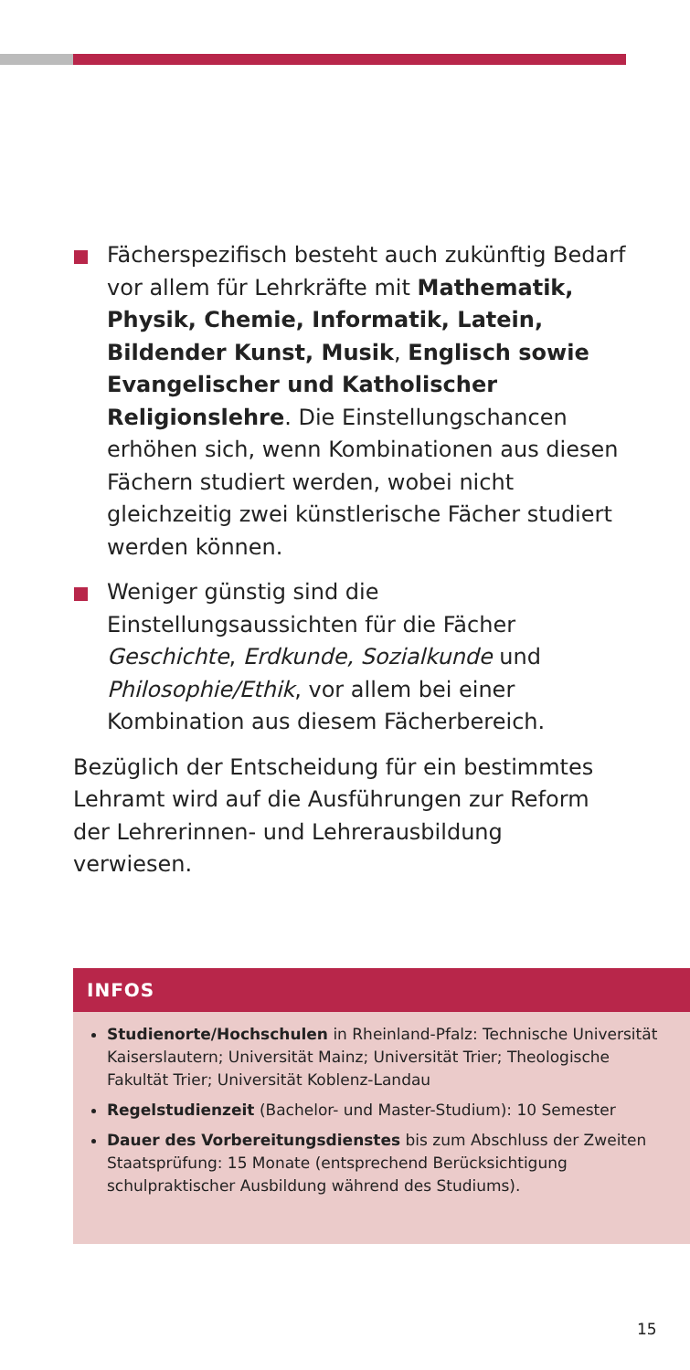Fächerspezifisch besteht auch zukünftig Bedarf vor allem für Lehrkräfte mit Mathematik, Physik, Chemie, Informatik, Latein, Bildender Kunst, Musik, Englisch sowie Evangelischer und Katholischer Religionslehre. Die Einstellungschancen erhöhen sich, wenn Kombinationen aus diesen Fächern studiert werden, wobei nicht gleichzeitig zwei künstlerische Fächer studiert werden können.
Weniger günstig sind die Einstellungsaussichten für die Fächer Geschichte, Erdkunde, Sozialkunde und Philosophie/Ethik, vor allem bei einer Kombination aus diesem Fächerbereich.
Bezüglich der Entscheidung für ein bestimmtes Lehramt wird auf die Ausführungen zur Reform der Lehrerinnen- und Lehrerausbildung verwiesen.
INFOS
Studienorte/Hochschulen in Rheinland-Pfalz: Technische Universität Kaiserslautern; Universität Mainz; Universität Trier; Theologische Fakultät Trier; Universität Koblenz-Landau
Regelstudienzeit (Bachelor- und Master-Studium): 10 Semester
Dauer des Vorbereitungsdienstes bis zum Abschluss der Zweiten Staatsprüfung: 15 Monate (entsprechend Berücksichtigung schulpraktischer Ausbildung während des Studiums).
15